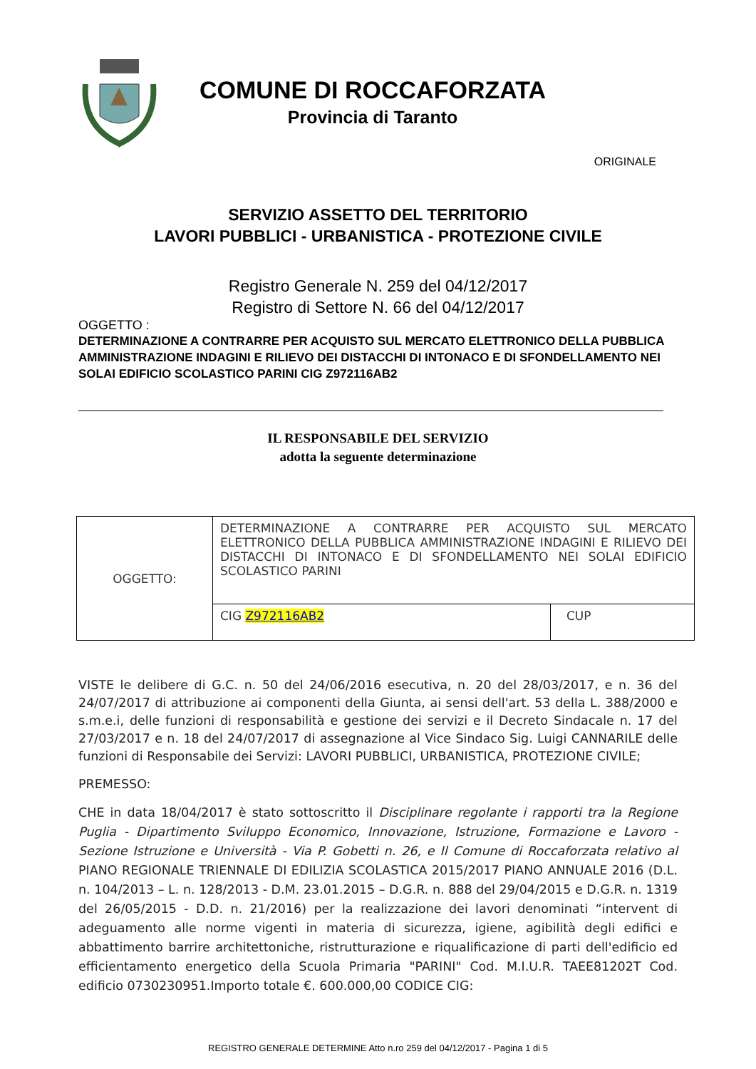COMUNE DI ROCCAFORZATA
Provincia di Taranto
ORIGINALE
SERVIZIO ASSETTO DEL TERRITORIO
LAVORI PUBBLICI - URBANISTICA - PROTEZIONE CIVILE
Registro Generale N. 259 del 04/12/2017
Registro di Settore N. 66 del 04/12/2017
OGGETTO :
DETERMINAZIONE A CONTRARRE PER ACQUISTO SUL MERCATO ELETTRONICO DELLA PUBBLICA AMMINISTRAZIONE INDAGINI E RILIEVO DEI DISTACCHI DI INTONACO E DI SFONDELLAMENTO NEI SOLAI EDIFICIO SCOLASTICO PARINI CIG Z972116AB2
IL RESPONSABILE DEL SERVIZIO
adotta la seguente determinazione
| OGGETTO: | DETERMINAZIONE A CONTRARRE PER ACQUISTO SUL MERCATO ELETTRONICO DELLA PUBBLICA AMMINISTRAZIONE INDAGINI E RILIEVO DEI DISTACCHI DI INTONACO E DI SFONDELLAMENTO NEI SOLAI EDIFICIO SCOLASTICO PARINI | |
| | CIG Z972116AB2 | CUP |
VISTE le delibere di G.C. n. 50 del 24/06/2016 esecutiva, n. 20 del 28/03/2017, e n. 36 del 24/07/2017 di attribuzione ai componenti della Giunta, ai sensi dell'art. 53 della L. 388/2000 e s.m.e.i, delle funzioni di responsabilità e gestione dei servizi e il Decreto Sindacale n. 17 del 27/03/2017 e n. 18 del 24/07/2017 di assegnazione al Vice Sindaco Sig. Luigi CANNARILE delle funzioni di Responsabile dei Servizi: LAVORI PUBBLICI, URBANISTICA, PROTEZIONE CIVILE;
PREMESSO:
CHE in data 18/04/2017 è stato sottoscritto il Disciplinare regolante i rapporti tra la Regione Puglia - Dipartimento Sviluppo Economico, Innovazione, Istruzione, Formazione e Lavoro - Sezione Istruzione e Università - Via P. Gobetti n. 26, e Il Comune di Roccaforzata relativo al PIANO REGIONALE TRIENNALE DI EDILIZIA SCOLASTICA 2015/2017 PIANO ANNUALE 2016 (D.L. n. 104/2013 – L. n. 128/2013 - D.M. 23.01.2015 – D.G.R. n. 888 del 29/04/2015 e D.G.R. n. 1319 del 26/05/2015 - D.D. n. 21/2016) per la realizzazione dei lavori denominati “intervent di adeguamento alle norme vigenti in materia di sicurezza, igiene, agibilità degli edifici e abbattimento barrire architettoniche, ristrutturazione e riqualificazione di parti dell'edificio ed efficientamento energetico della Scuola Primaria "PARINI" Cod. M.I.U.R. TAEE81202T Cod. edificio 0730230951.Importo totale €. 600.000,00 CODICE CIG:
REGISTRO GENERALE DETERMINE Atto n.ro 259 del 04/12/2017 - Pagina 1 di 5